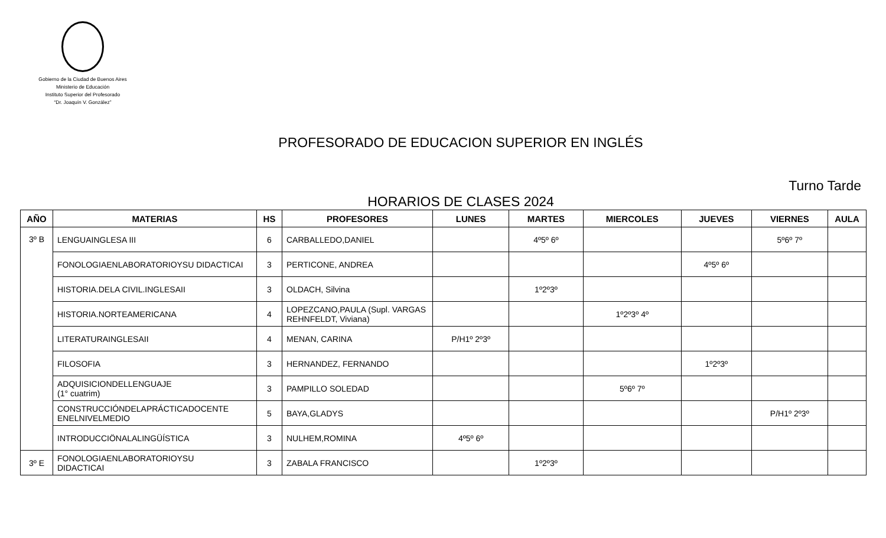Gobierno de la Ciudad de Buenos Aires
Ministerio de Educación
Instituto Superior del Profesorado
“Dr. Joaquín V. González”
PROFESORADO DE EDUCACION SUPERIOR EN INGLÉS
Turno Tarde
HORARIOS DE CLASES 2024
| AÑO | MATERIAS | HS | PROFESORES | LUNES | MARTES | MIERCOLES | JUEVES | VIERNES | AULA |
| --- | --- | --- | --- | --- | --- | --- | --- | --- | --- |
| 3º B | LENGUAINGLESA III | 6 | CARBALLEDO,DANIEL | | 4º5º 6º | | | 5º6º 7º | |
| | FONOLOGIAENLABORATORIOYSU DIDACTICAI | 3 | PERTICONE, ANDREA | | | | 4º5º 6º | | |
| | HISTORIA.DELA CIVIL.INGLESAII | 3 | OLDACH, Silvina | | 1º2º3º | | | | |
| | HISTORIA.NORTEAMERICANA | 4 | LOPEZCANO,PAULA (Supl. VARGAS REHNFELDT, Viviana) | | | 1º2º3º 4º | | | |
| | LITERATURAINGLESAII | 4 | MENAN, CARINA | P/H1º 2º3º | | | | | |
| | FILOSOFIA | 3 | HERNANDEZ, FERNANDO | | | | 1º2º3º | | |
| | ADQUISICIONDELLENGUAJE (1° cuatrim) | 3 | PAMPILLO SOLEDAD | | | 5º6º 7º | | | |
| | CONSTRUCCIÓNDELAPRÁCTICADOCENTE ENELNIVELMEDIO | 5 | BAYA,GLADYS | | | | | P/H1º 2º3º | |
| | INTRODUCCIÖNALALINGÜÍSTICA | 3 | NULHEM,ROMINA | 4º5º 6º | | | | | |
| 3º E | FONOLOGIAENLABORATORIOYSU DIDACTICAI | 3 | ZABALA FRANCISCO | | 1º2º3º | | | | |